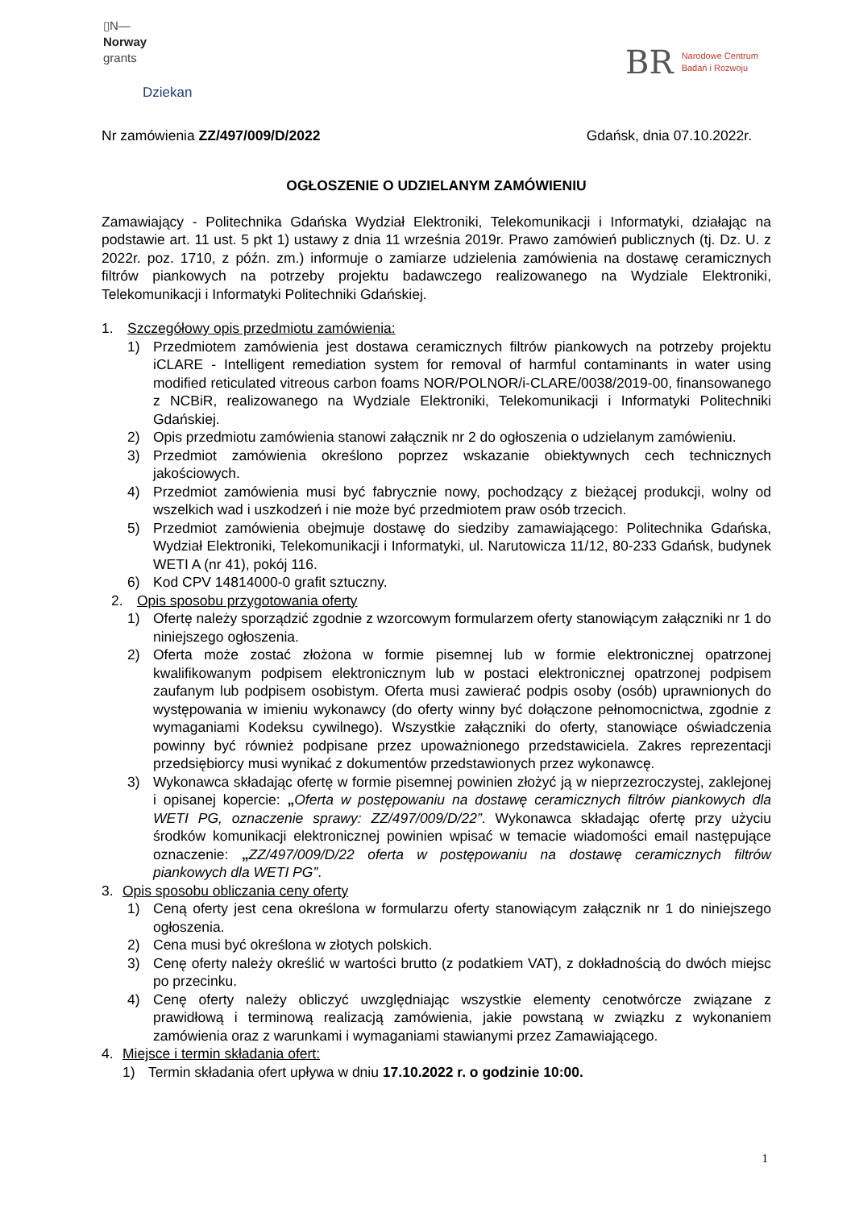▯N—
Norway
grants
BR Narodowe Centrum
Badań i Rozwoju
Dziekan
Nr zamówienia ZZ/497/009/D/2022 Gdańsk, dnia 07.10.2022r.
OGŁOSZENIE O UDZIELANYM ZAMÓWIENIU
Zamawiający - Politechnika Gdańska Wydział Elektroniki, Telekomunikacji i Informatyki, działając na podstawie art. 11 ust. 5 pkt 1) ustawy z dnia 11 września 2019r. Prawo zamówień publicznych (tj. Dz. U. z 2022r. poz. 1710, z późn. zm.) informuje o zamiarze udzielenia zamówienia na dostawę ceramicznych filtrów piankowych na potrzeby projektu badawczego realizowanego na Wydziale Elektroniki, Telekomunikacji i Informatyki Politechniki Gdańskiej.
1. Szczegółowy opis przedmiotu zamówienia:
1) Przedmiotem zamówienia jest dostawa ceramicznych filtrów piankowych na potrzeby projektu iCLARE - Intelligent remediation system for removal of harmful contaminants in water using modified reticulated vitreous carbon foams NOR/POLNOR/i-CLARE/0038/2019-00, finansowanego z NCBiR, realizowanego na Wydziale Elektroniki, Telekomunikacji i Informatyki Politechniki Gdańskiej.
2) Opis przedmiotu zamówienia stanowi załącznik nr 2 do ogłoszenia o udzielanym zamówieniu.
3) Przedmiot zamówienia określono poprzez wskazanie obiektywnych cech technicznych jakościowych.
4) Przedmiot zamówienia musi być fabrycznie nowy, pochodzący z bieżącej produkcji, wolny od wszelkich wad i uszkodzeń i nie może być przedmiotem praw osób trzecich.
5) Przedmiot zamówienia obejmuje dostawę do siedziby zamawiającego: Politechnika Gdańska, Wydział Elektroniki, Telekomunikacji i Informatyki, ul. Narutowicza 11/12, 80-233 Gdańsk, budynek WETI A (nr 41), pokój 116.
6) Kod CPV 14814000-0 grafit sztuczny.
2. Opis sposobu przygotowania oferty
1) Ofertę należy sporządzić zgodnie z wzorcowym formularzem oferty stanowiącym załączniki nr 1 do niniejszego ogłoszenia.
2) Oferta może zostać złożona w formie pisemnej lub w formie elektronicznej opatrzonej kwalifikowanym podpisem elektronicznym lub w postaci elektronicznej opatrzonej podpisem zaufanym lub podpisem osobistym. Oferta musi zawierać podpis osoby (osób) uprawnionych do występowania w imieniu wykonawcy (do oferty winny być dołączone pełnomocnictwa, zgodnie z wymaganiami Kodeksu cywilnego). Wszystkie załączniki do oferty, stanowiące oświadczenia powinny być również podpisane przez upoważnionego przedstawiciela. Zakres reprezentacji przedsiębiorcy musi wynikać z dokumentów przedstawionych przez wykonawcę.
3) Wykonawca składając ofertę w formie pisemnej powinien złożyć ją w nieprzezroczystej, zaklejonej i opisanej kopercie: „Oferta w postępowaniu na dostawę ceramicznych filtrów piankowych dla WETI PG, oznaczenie sprawy: ZZ/497/009/D/22”. Wykonawca składając ofertę przy użyciu środków komunikacji elektronicznej powinien wpisać w temacie wiadomości email następujące oznaczenie: „ZZ/497/009/D/22 oferta w postępowaniu na dostawę ceramicznych filtrów piankowych dla WETI PG”.
3. Opis sposobu obliczania ceny oferty
1) Ceną oferty jest cena określona w formularzu oferty stanowiącym załącznik nr 1 do niniejszego ogłoszenia.
2) Cena musi być określona w złotych polskich.
3) Cenę oferty należy określić w wartości brutto (z podatkiem VAT), z dokładnością do dwóch miejsc po przecinku.
4) Cenę oferty należy obliczyć uwzględniając wszystkie elementy cenotwórcze związane z prawidłową i terminową realizacją zamówienia, jakie powstaną w związku z wykonaniem zamówienia oraz z warunkami i wymaganiami stawianymi przez Zamawiającego.
4. Miejsce i termin składania ofert:
1) Termin składania ofert upływa w dniu 17.10.2022 r. o godzinie 10:00.
1